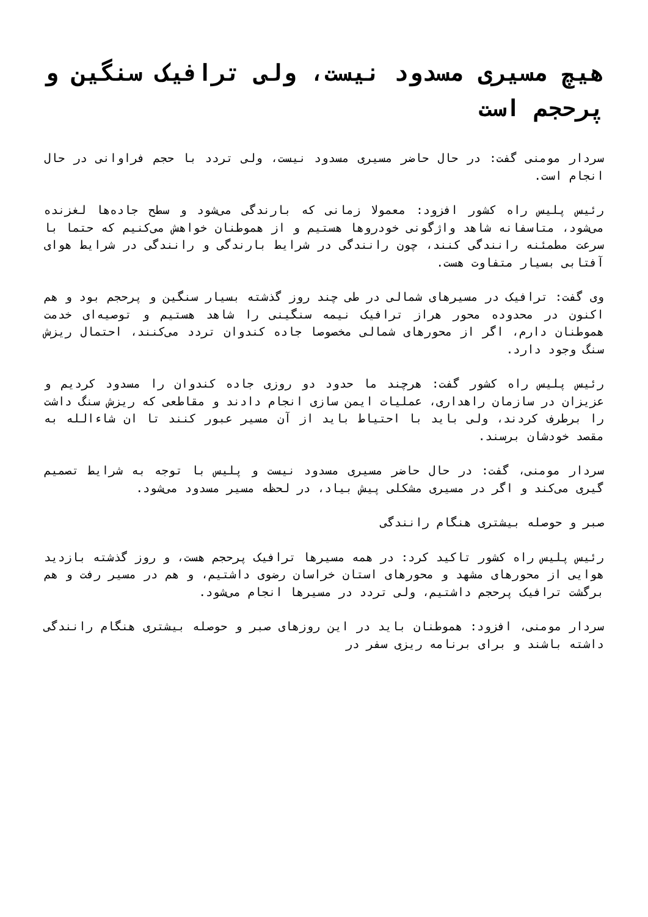هیچ مسیری مسدود نیست، ولی ترافیک سنگین و پرحجم است
سردار مومنی گفت: در حال حاضر مسیری مسدود نیست، ولی تردد با حجم فراوانی در حال انجام است.
رئیس پلیس راه کشور افزود: معمولا زمانی که بارندگی می‌شود و سطح جاده‌ها لغزنده می‌شود، متاسفانه شاهد واژگونی خودروها هستیم و از هموطنان خواهش می‌کنیم که حتما با سرعت مطمئنه رانندگی کنند، چون رانندگی در شرایط بارندگی و رانندگی در شرایط هوای آفتابی بسیار متفاوت هست.
وی گفت: ترافیک در مسیرهای شمالی در طی چند روز گذشته بسیار سنگین و پرحجم بود و هم اکنون در محدوده محور هراز ترافیک نیمه سنگینی را شاهد هستیم و توصیه‌ای خدمت هموطنان دارم، اگر از محورهای شمالی مخصوصا جاده کندوان تردد می‌کنند، احتمال ریزش سنگ وجود دارد.
رئیس پلیس راه کشور گفت: هرچند ما حدود دو روزی جاده کندوان را مسدود کردیم و عزیزان در سازمان راهداری، عملیات ایمن سازی انجام دادند و مقاطعی که ریزش سنگ داشت را برطرف کردند، ولی باید با احتیاط باید از آن مسیر عبور کنند تا ان شاءالله به مقصد خودشان برسند.
سردار مومنی، گفت: در حال حاضر مسیری مسدود نیست و پلیس با توجه به شرایط تصمیم گیری می‌کند و اگر در مسیری مشکلی پیش بیاد، در لحظه مسیر مسدود می‌شود.
صبر و حوصله بیشتری هنگام رانندگی
رئیس پلیس راه کشور تاکید کرد: در همه مسیرها ترافیک پرحجم هست، و روز گذشته بازدید هوایی از محورهای مشهد و محورهای استان خراسان رضوی داشتیم، و هم در مسیر رفت و هم برگشت ترافیک پرحجم داشتیم، ولی تردد در مسیرها انجام می‌شود.
سردار مومنی، افزود: هموطنان باید در این روزهای صبر و حوصله بیشتری هنگام رانندگی داشته باشند و برای برنامه ریزی سفر در